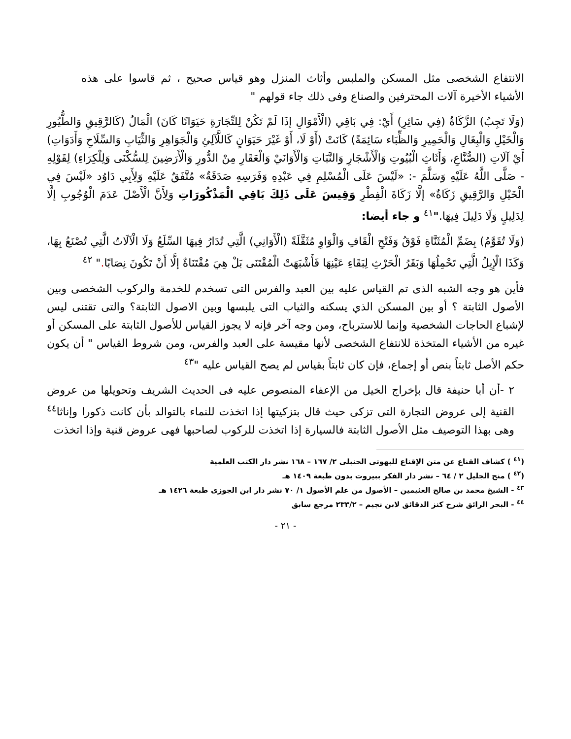الانتفاع الشخصى مثل المسكن والملبس وأثاث المنزل وهو قياس صحيح ، ثم قاسوا على هذه الأشياء الأخيرة آلات المحترفين والصناع وفى ذلك جاء قولهم "
(وَلَا تَجِبُ) الزَّكَاةُ (فِي سَائِرِ) أَيْ: فِي بَاقِي (الْأَمْوَالِ إذَا لَمْ تَكُنْ لِلتِّجَارَةِ حَيَوَانًا كَانَ) الْمَالُ (كَالرَّقِيقِ وَالطُّيُورِ وَالْخَيْلِ وَالْبِغَالِ وَالْحَمِيرِ وَالظِّبَاء سَائِمَةً) كَانَتْ (أَوْ لَا، أَوْ غَيْرَ حَيَوَانٍ كَاللَّآلِئِ وَالْجَوَاهِرِ وَالثِّيَابِ وَالسِّلَاحِ وَأَدَوَاتِ) أَيْ آلَاتِ (الصُّنَّاعِ، وَأَثَاثِ الْبُيُوتِ وَالْأَشْجَارِ وَالنَّبَاتِ وَالْأَوَانَيْ وَالْعَقَارِ مِنْ الدُّورِ وَالْأَرَضِينَ لِلسُّكْنَى وَلِلْكِرَاءِ) لِقَوْلِهِ - صَلَّى اللَّهُ عَلَيْهِ وَسَلَّمَ -: «لَيْسَ عَلَى الْمُسْلِمِ فِي عَبْدِهِ وَفَرَسِهِ صَدَقَةٌ» مُتَّفَقٌ عَلَيْهِ وَلِأَبِي دَاوُد «لَيْسَ فِي الْخَيْلِ وَالرَّقِيقِ زَكَاةٌ» إلَّا زَكَاةَ الْفِطْرِ وَقِيسَ عَلَى ذَلِكَ بَاقِي الْمَذْكُورَاتِ وَلِأَنَّ الْأَصْلَ عَدَمَ الْوُجُوبِ إلَّا لِدَلِيلٍ وَلَا دَلِيلَ فِيهَا."<sup>٤١</sup> و جاء أيضا:
(وَلَا تُقَوَّمُ) بِضَمِّ الْمُثَنَّاةِ فَوْقُ وَفَتْحِ الْقَافِ وَالْوَاوِ مُثَقَّلَةً (الْأَوَانِي) الَّتِي تُدَارُ فِيهَا السِّلَعُ وَلَا الْآلَاتُ الَّتِي تُصْنَعُ بِهَا، وَكَذَا الْإِبِلُ الَّتِي تَحْمِلُهَا وَبَقَرُ الْحَرْثِ لِبَقَاءِ عَيْنِهَا فَأَشْبَهَتْ الْمُقْتَنَى بَلْ هِيَ مُقْتَنَاةٌ إلَّا أَنْ تَكُونَ نِصَابًا." <sup>٤٢</sup>
فأين هو وجه الشبه الذى تم القياس عليه بين العبد والفرس التى تسخدم للخدمة والركوب الشخصى وبين الأصول الثابتة ؟ أو بين المسكن الذي يسكنه والثياب التى يلبسها وبين الاصول الثابتة؟ والتى تقتنى ليس لإشباع الحاجات الشخصية وإنما للاسترباح، ومن وجه آخر فإنه لا يجوز القياس للأصول الثابتة على المسكن أو غيره من الأشياء المتخذة للانتفاع الشخصى لأنها مقيسة على العبد والفرس، ومن شروط القياس " أن يكون حكم الأصل ثابتاً بنص أو إجماع، فإن كان ثابتاً بقياس لم يصح القياس عليه "<sup>٤٣</sup>
٢ -أن أبا حنيفة قال بإخراج الخيل من الإعفاء المنصوص عليه فى الحديث الشريف وتحويلها من عروض القنية إلى عروض التجارة التى تزكى حيث قال بتزكيتها إذا اتخذت للنماء بالتوالد بأن كانت ذكورا وإناثا<sup>٤٤</sup> وهى بهذا التوصيف مثل الأصول الثابتة فالسيارة إذا اتخذت للركوب لصاحبها فهى عروض قنية وإذا اتخذت
(<sup>٤١</sup> ) كشاف القناع عن متن الإقناع للبهوتى الحنبلى ٢/ ١٦٧ – ١٦٨ نشر دار الكتب العلمية
(<sup>٤٢</sup> ) منح الجليل ٢ / ٦٤ – نشر دار الفكر ببيروت بدون طبعة ١٤٠٩ هـ
<sup>٤٣</sup> - الشيخ محمد بن صالح العثيمين – الأصول من علم الأصول ١/ ٧٠ نشر دار ابن الجوزى طبعة ١٤٢٦ هـ
<sup>٤٤</sup> - البحر الرائق شرح كنز الدقائق لابن نجيم – ٢٣٣/٢ مرجع سابق
- ٢١ -